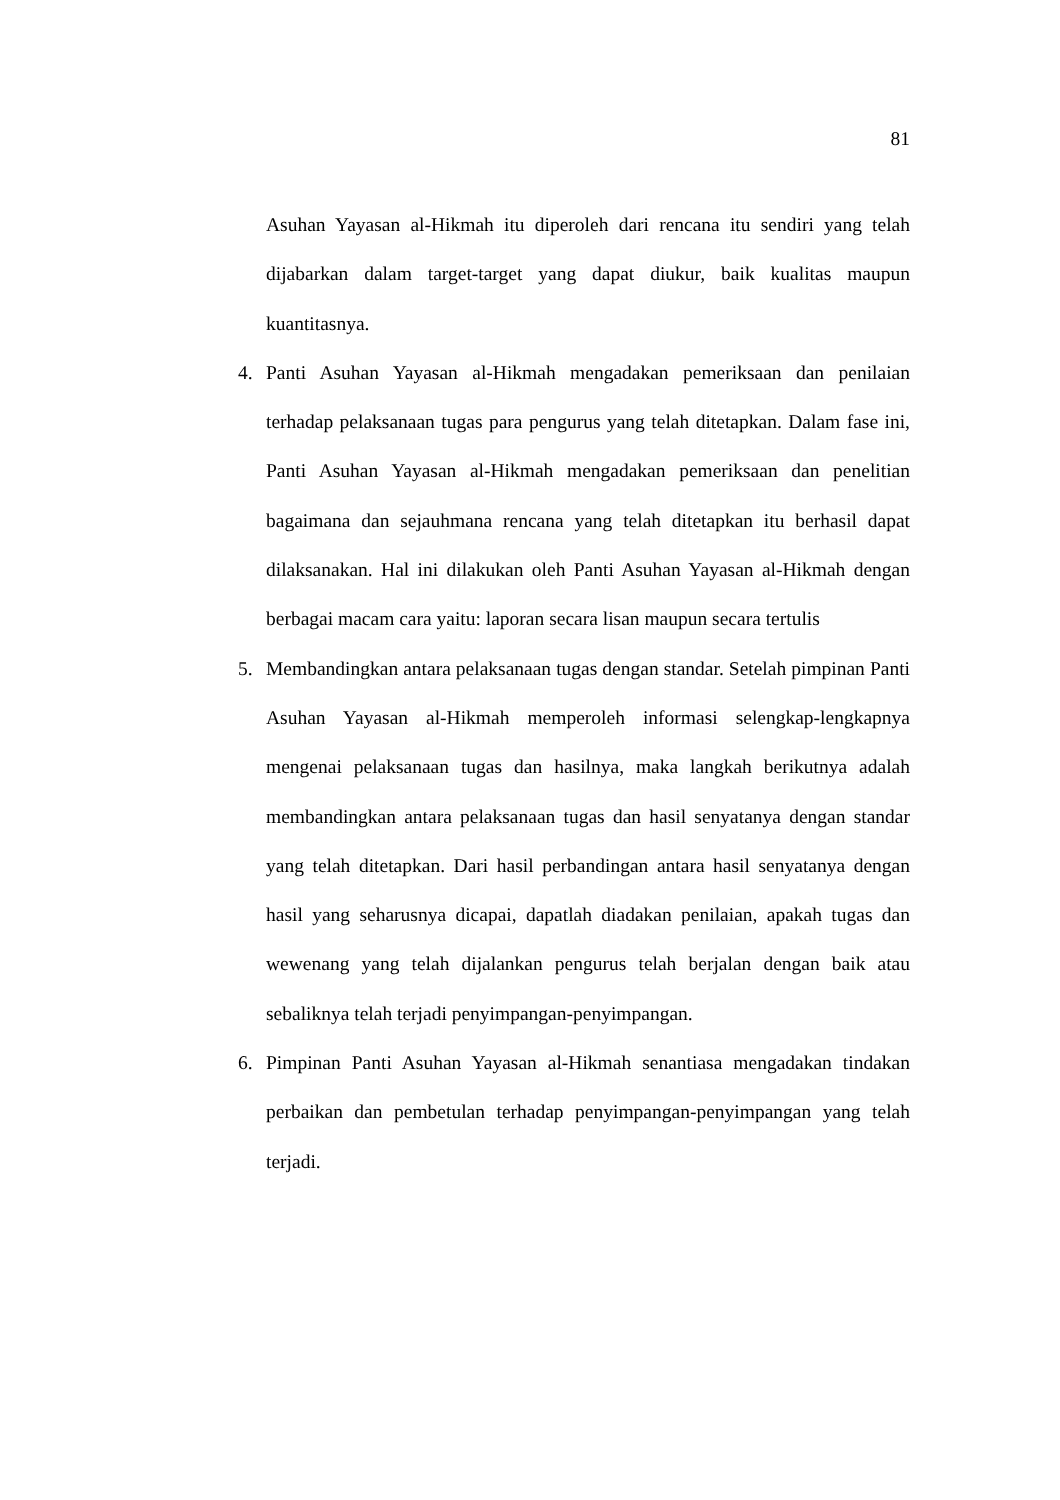81
Asuhan Yayasan al-Hikmah itu diperoleh dari rencana itu sendiri yang telah dijabarkan dalam target-target yang dapat diukur, baik kualitas maupun kuantitasnya.
4. Panti Asuhan Yayasan al-Hikmah mengadakan pemeriksaan dan penilaian terhadap pelaksanaan tugas para pengurus yang telah ditetapkan. Dalam fase ini, Panti Asuhan Yayasan al-Hikmah mengadakan pemeriksaan dan penelitian bagaimana dan sejauhmana rencana yang telah ditetapkan itu berhasil dapat dilaksanakan. Hal ini dilakukan oleh Panti Asuhan Yayasan al-Hikmah dengan berbagai macam cara yaitu: laporan secara lisan maupun secara tertulis
5. Membandingkan antara pelaksanaan tugas dengan standar. Setelah pimpinan Panti Asuhan Yayasan al-Hikmah memperoleh informasi selengkap-lengkapnya mengenai pelaksanaan tugas dan hasilnya, maka langkah berikutnya adalah membandingkan antara pelaksanaan tugas dan hasil senyatanya dengan standar yang telah ditetapkan. Dari hasil perbandingan antara hasil senyatanya dengan hasil yang seharusnya dicapai, dapatlah diadakan penilaian, apakah tugas dan wewenang yang telah dijalankan pengurus telah berjalan dengan baik atau sebaliknya telah terjadi penyimpangan-penyimpangan.
6. Pimpinan Panti Asuhan Yayasan al-Hikmah senantiasa mengadakan tindakan perbaikan dan pembetulan terhadap penyimpangan-penyimpangan yang telah terjadi.